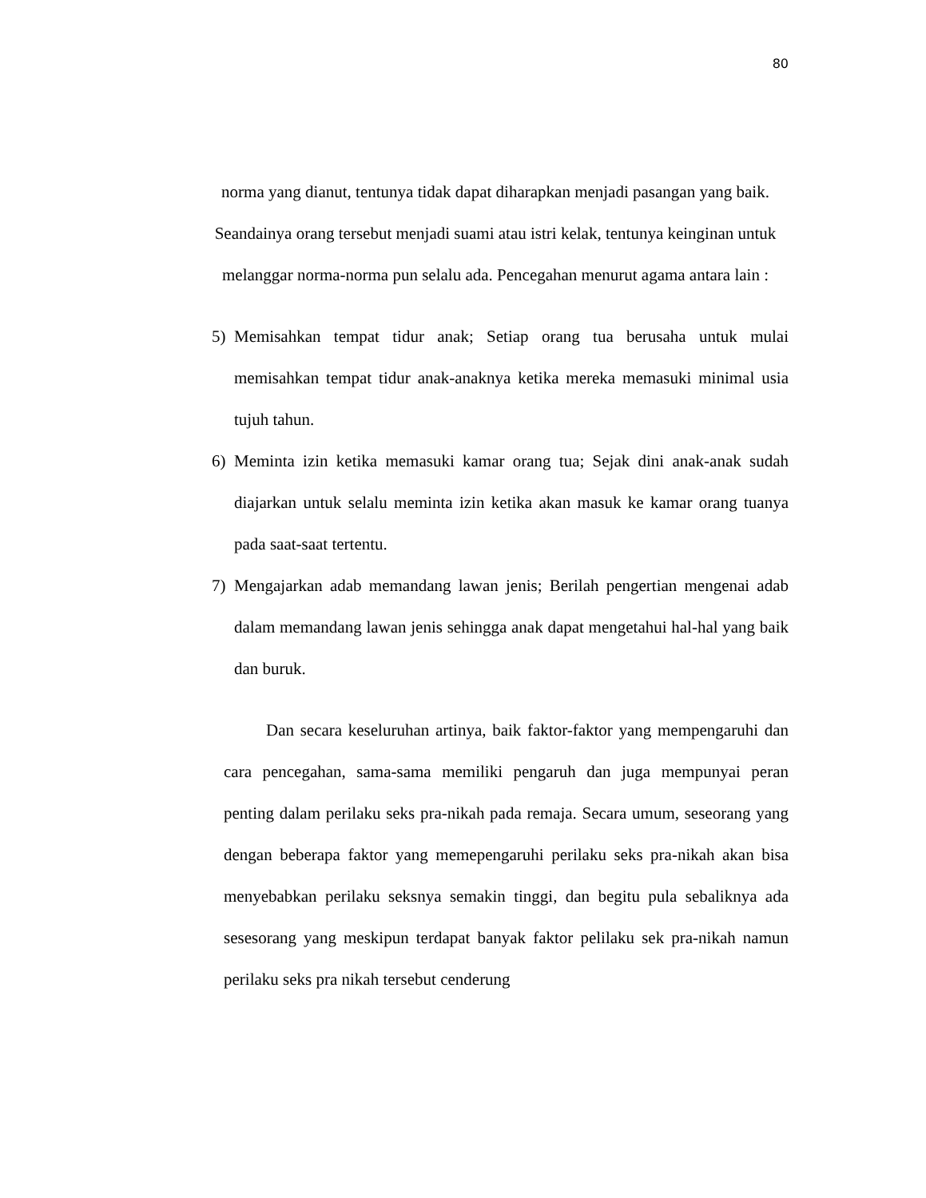80
norma yang dianut, tentunya tidak dapat diharapkan menjadi pasangan yang baik. Seandainya orang tersebut menjadi suami atau istri kelak, tentunya keinginan untuk melanggar norma-norma pun selalu ada. Pencegahan menurut agama antara lain :
5) Memisahkan tempat tidur anak; Setiap orang tua berusaha untuk mulai memisahkan tempat tidur anak-anaknya ketika mereka memasuki minimal usia tujuh tahun.
6) Meminta izin ketika memasuki kamar orang tua; Sejak dini anak-anak sudah diajarkan untuk selalu meminta izin ketika akan masuk ke kamar orang tuanya pada saat-saat tertentu.
7) Mengajarkan adab memandang lawan jenis; Berilah pengertian mengenai adab dalam memandang lawan jenis sehingga anak dapat mengetahui hal-hal yang baik dan buruk.
Dan secara keseluruhan artinya, baik faktor-faktor yang mempengaruhi dan cara pencegahan, sama-sama memiliki pengaruh dan juga mempunyai peran penting dalam perilaku seks pra-nikah pada remaja. Secara umum, seseorang yang dengan beberapa faktor yang memepengaruhi perilaku seks pra-nikah akan bisa menyebabkan perilaku seksnya semakin tinggi, dan begitu pula sebaliknya ada sesesorang yang meskipun terdapat banyak faktor pelilaku sek pra-nikah namun perilaku seks pra nikah tersebut cenderung